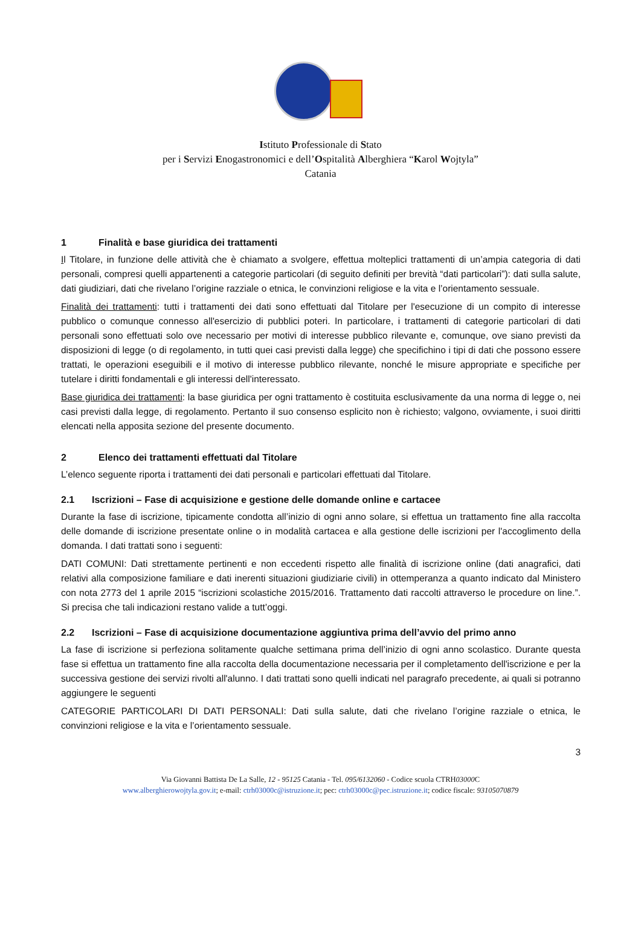Istituto Professionale di Stato
per i Servizi Enogastronomici e dell’Ospitalità Alberghiera “Karol Wojtyla”
Catania
1 Finalità e base giuridica dei trattamenti
Il Titolare, in funzione delle attività che è chiamato a svolgere, effettua molteplici trattamenti di un’ampia categoria di dati personali, compresi quelli appartenenti a categorie particolari (di seguito definiti per brevità “dati particolari”): dati sulla salute, dati giudiziari, dati che rivelano l’origine razziale o etnica, le convinzioni religiose e la vita e l’orientamento sessuale.
Finalità dei trattamenti: tutti i trattamenti dei dati sono effettuati dal Titolare per l'esecuzione di un compito di interesse pubblico o comunque connesso all'esercizio di pubblici poteri. In particolare, i trattamenti di categorie particolari di dati personali sono effettuati solo ove necessario per motivi di interesse pubblico rilevante e, comunque, ove siano previsti da disposizioni di legge (o di regolamento, in tutti quei casi previsti dalla legge) che specifichino i tipi di dati che possono essere trattati, le operazioni eseguibili e il motivo di interesse pubblico rilevante, nonché le misure appropriate e specifiche per tutelare i diritti fondamentali e gli interessi dell'interessato.
Base giuridica dei trattamenti: la base giuridica per ogni trattamento è costituita esclusivamente da una norma di legge o, nei casi previsti dalla legge, di regolamento. Pertanto il suo consenso esplicito non è richiesto; valgono, ovviamente, i suoi diritti elencati nella apposita sezione del presente documento.
2 Elenco dei trattamenti effettuati dal Titolare
L’elenco seguente riporta i trattamenti dei dati personali e particolari effettuati dal Titolare.
2.1 Iscrizioni – Fase di acquisizione e gestione delle domande online e cartacee
Durante la fase di iscrizione, tipicamente condotta all’inizio di ogni anno solare, si effettua un trattamento fine alla raccolta delle domande di iscrizione presentate online o in modalità cartacea e alla gestione delle iscrizioni per l'accoglimento della domanda. I dati trattati sono i seguenti:
DATI COMUNI: Dati strettamente pertinenti e non eccedenti rispetto alle finalità di iscrizione online (dati anagrafici, dati relativi alla composizione familiare e dati inerenti situazioni giudiziarie civili) in ottemperanza a quanto indicato dal Ministero con nota 2773 del 1 aprile 2015 “iscrizioni scolastiche 2015/2016. Trattamento dati raccolti attraverso le procedure on line.”. Si precisa che tali indicazioni restano valide a tutt’oggi.
2.2 Iscrizioni – Fase di acquisizione documentazione aggiuntiva prima dell’avvio del primo anno
La fase di iscrizione si perfeziona solitamente qualche settimana prima dell’inizio di ogni anno scolastico. Durante questa fase si effettua un trattamento fine alla raccolta della documentazione necessaria per il completamento dell'iscrizione e per la successiva gestione dei servizi rivolti all'alunno. I dati trattati sono quelli indicati nel paragrafo precedente, ai quali si potranno aggiungere le seguenti
CATEGORIE PARTICOLARI DI DATI PERSONALI: Dati sulla salute, dati che rivelano l’origine razziale o etnica, le convinzioni religiose e la vita e l’orientamento sessuale.
3
Via Giovanni Battista De La Salle, 12 - 95125 Catania - Tel. 095/6132060 - Codice scuola CTRH03000 C
www.alberghierowojtyla.gov.it; e-mail: ctrh03000c@istruzione.it; pec: ctrh03000c@pec.istruzione.it; codice fiscale: 93105070879